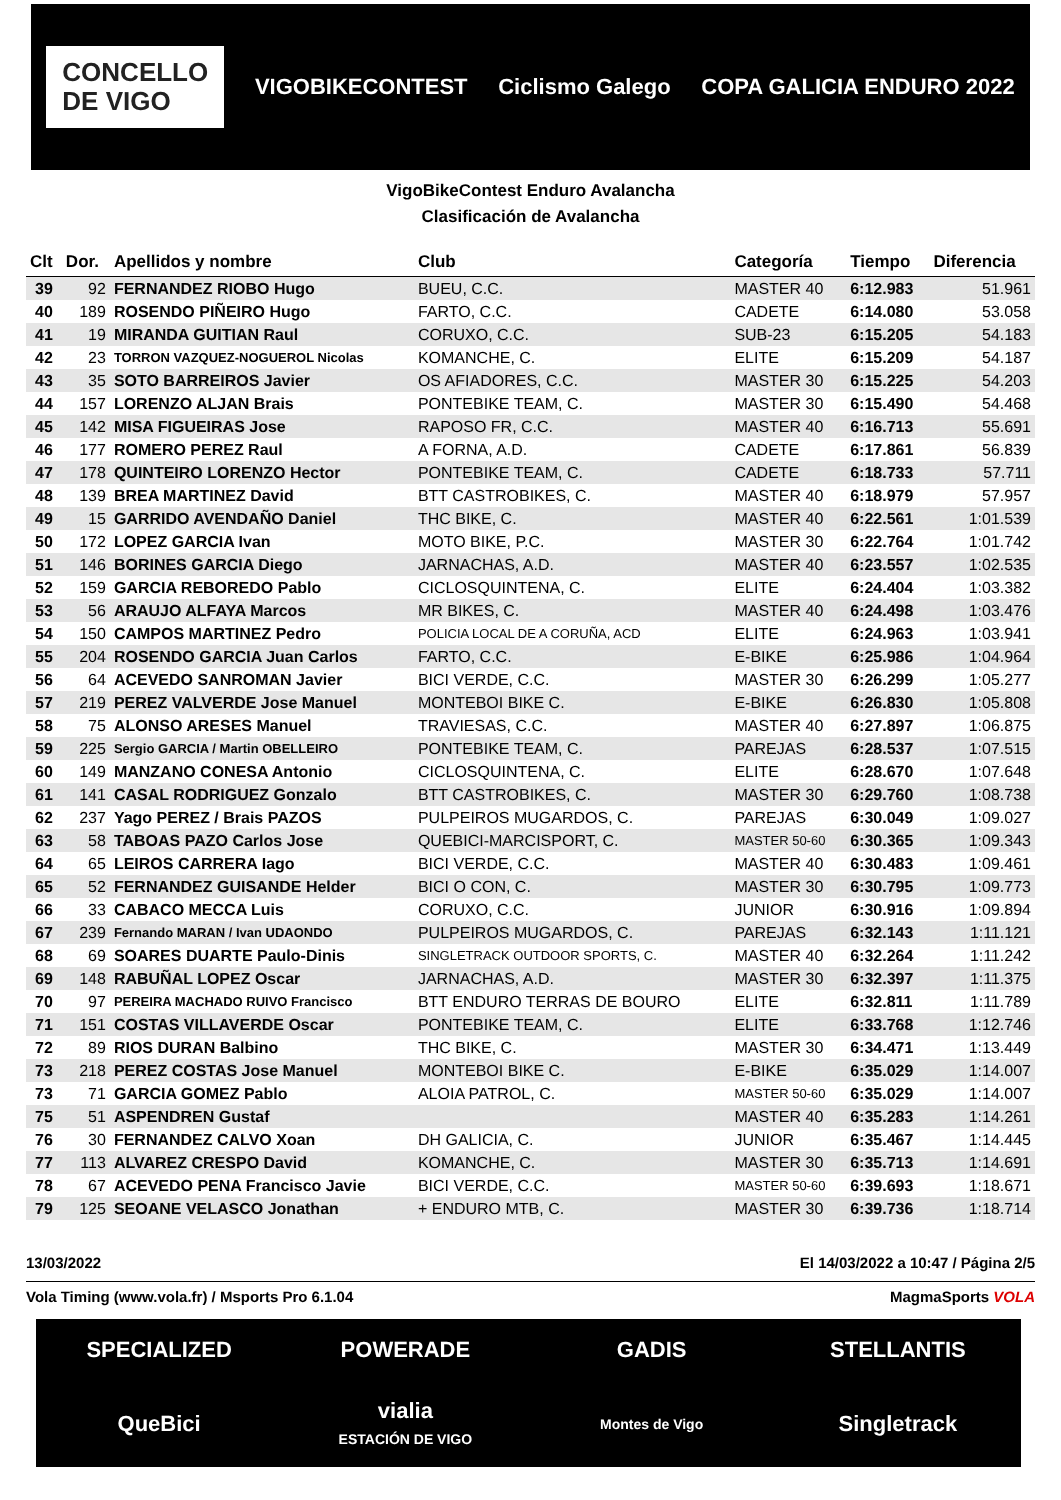CONCELLO
DE VIGO
VIGOBIKECONTEST Ciclismo Galego COPA GALICIA ENDURO 2022
VigoBikeContest Enduro Avalancha
Clasificación de Avalancha
| Clt | Dor. | Apellidos y nombre | Club | Categoría | Tiempo | Diferencia |
| --- | --- | --- | --- | --- | --- | --- |
| 39 | 92 | FERNANDEZ RIOBO Hugo | BUEU, C.C. | MASTER 40 | 6:12.983 | 51.961 |
| 40 | 189 | ROSENDO PIÑEIRO Hugo | FARTO, C.C. | CADETE | 6:14.080 | 53.058 |
| 41 | 19 | MIRANDA GUITIAN Raul | CORUXO, C.C. | SUB-23 | 6:15.205 | 54.183 |
| 42 | 23 | TORRON VAZQUEZ-NOGUEROL Nicolas | KOMANCHE, C. | ELITE | 6:15.209 | 54.187 |
| 43 | 35 | SOTO BARREIROS Javier | OS AFIADORES, C.C. | MASTER 30 | 6:15.225 | 54.203 |
| 44 | 157 | LORENZO ALJAN Brais | PONTEBIKE TEAM, C. | MASTER 30 | 6:15.490 | 54.468 |
| 45 | 142 | MISA FIGUEIRAS Jose | RAPOSO FR, C.C. | MASTER 40 | 6:16.713 | 55.691 |
| 46 | 177 | ROMERO PEREZ Raul | A FORNA, A.D. | CADETE | 6:17.861 | 56.839 |
| 47 | 178 | QUINTEIRO LORENZO Hector | PONTEBIKE TEAM, C. | CADETE | 6:18.733 | 57.711 |
| 48 | 139 | BREA MARTINEZ David | BTT CASTROBIKES, C. | MASTER 40 | 6:18.979 | 57.957 |
| 49 | 15 | GARRIDO AVENDAÑO Daniel | THC BIKE, C. | MASTER 40 | 6:22.561 | 1:01.539 |
| 50 | 172 | LOPEZ GARCIA Ivan | MOTO BIKE, P.C. | MASTER 30 | 6:22.764 | 1:01.742 |
| 51 | 146 | BORINES GARCIA Diego | JARNACHAS, A.D. | MASTER 40 | 6:23.557 | 1:02.535 |
| 52 | 159 | GARCIA REBOREDO Pablo | CICLOSQUINTENA, C. | ELITE | 6:24.404 | 1:03.382 |
| 53 | 56 | ARAUJO ALFAYA Marcos | MR BIKES, C. | MASTER 40 | 6:24.498 | 1:03.476 |
| 54 | 150 | CAMPOS MARTINEZ Pedro | POLICIA LOCAL DE A CORUÑA, ACD | ELITE | 6:24.963 | 1:03.941 |
| 55 | 204 | ROSENDO GARCIA Juan Carlos | FARTO, C.C. | E-BIKE | 6:25.986 | 1:04.964 |
| 56 | 64 | ACEVEDO SANROMAN Javier | BICI VERDE, C.C. | MASTER 30 | 6:26.299 | 1:05.277 |
| 57 | 219 | PEREZ VALVERDE Jose Manuel | MONTEBOI BIKE C. | E-BIKE | 6:26.830 | 1:05.808 |
| 58 | 75 | ALONSO ARESES Manuel | TRAVIESAS, C.C. | MASTER 40 | 6:27.897 | 1:06.875 |
| 59 | 225 | Sergio GARCIA / Martin OBELLEIRO | PONTEBIKE TEAM, C. | PAREJAS | 6:28.537 | 1:07.515 |
| 60 | 149 | MANZANO CONESA Antonio | CICLOSQUINTENA, C. | ELITE | 6:28.670 | 1:07.648 |
| 61 | 141 | CASAL RODRIGUEZ Gonzalo | BTT CASTROBIKES, C. | MASTER 30 | 6:29.760 | 1:08.738 |
| 62 | 237 | Yago PEREZ / Brais PAZOS | PULPEIROS MUGARDOS, C. | PAREJAS | 6:30.049 | 1:09.027 |
| 63 | 58 | TABOAS PAZO Carlos Jose | QUEBICI-MARCISPORT, C. | MASTER 50-60 | 6:30.365 | 1:09.343 |
| 64 | 65 | LEIROS CARRERA Iago | BICI VERDE, C.C. | MASTER 40 | 6:30.483 | 1:09.461 |
| 65 | 52 | FERNANDEZ GUISANDE Helder | BICI O CON, C. | MASTER 30 | 6:30.795 | 1:09.773 |
| 66 | 33 | CABACO MECCA Luis | CORUXO, C.C. | JUNIOR | 6:30.916 | 1:09.894 |
| 67 | 239 | Fernando MARAN / Ivan UDAONDO | PULPEIROS MUGARDOS, C. | PAREJAS | 6:32.143 | 1:11.121 |
| 68 | 69 | SOARES DUARTE Paulo-Dinis | SINGLETRACK OUTDOOR SPORTS, C. | MASTER 40 | 6:32.264 | 1:11.242 |
| 69 | 148 | RABUÑAL LOPEZ Oscar | JARNACHAS, A.D. | MASTER 30 | 6:32.397 | 1:11.375 |
| 70 | 97 | PEREIRA MACHADO RUIVO Francisco | BTT ENDURO TERRAS DE BOURO | ELITE | 6:32.811 | 1:11.789 |
| 71 | 151 | COSTAS VILLAVERDE Oscar | PONTEBIKE TEAM, C. | ELITE | 6:33.768 | 1:12.746 |
| 72 | 89 | RIOS DURAN Balbino | THC BIKE, C. | MASTER 30 | 6:34.471 | 1:13.449 |
| 73 | 218 | PEREZ COSTAS Jose Manuel | MONTEBOI BIKE C. | E-BIKE | 6:35.029 | 1:14.007 |
| 73 | 71 | GARCIA GOMEZ Pablo | ALOIA PATROL, C. | MASTER 50-60 | 6:35.029 | 1:14.007 |
| 75 | 51 | ASPENDREN Gustaf | | MASTER 40 | 6:35.283 | 1:14.261 |
| 76 | 30 | FERNANDEZ CALVO Xoan | DH GALICIA, C. | JUNIOR | 6:35.467 | 1:14.445 |
| 77 | 113 | ALVAREZ CRESPO David | KOMANCHE, C. | MASTER 30 | 6:35.713 | 1:14.691 |
| 78 | 67 | ACEVEDO PENA Francisco Javie | BICI VERDE, C.C. | MASTER 50-60 | 6:39.693 | 1:18.671 |
| 79 | 125 | SEOANE VELASCO Jonathan | + ENDURO MTB, C. | MASTER 30 | 6:39.736 | 1:18.714 |
13/03/2022 El 14/03/2022 a 10:47 / Página 2/5
Vola Timing (www.vola.fr) / Msports Pro 6.1.04 MagmaSports VOLA
SPECIALIZED
POWERADE
GADIS
STELLANTIS
QueBici
vialia
ESTACIÓN DE VIGO
Montes de Vigo
Singletrack